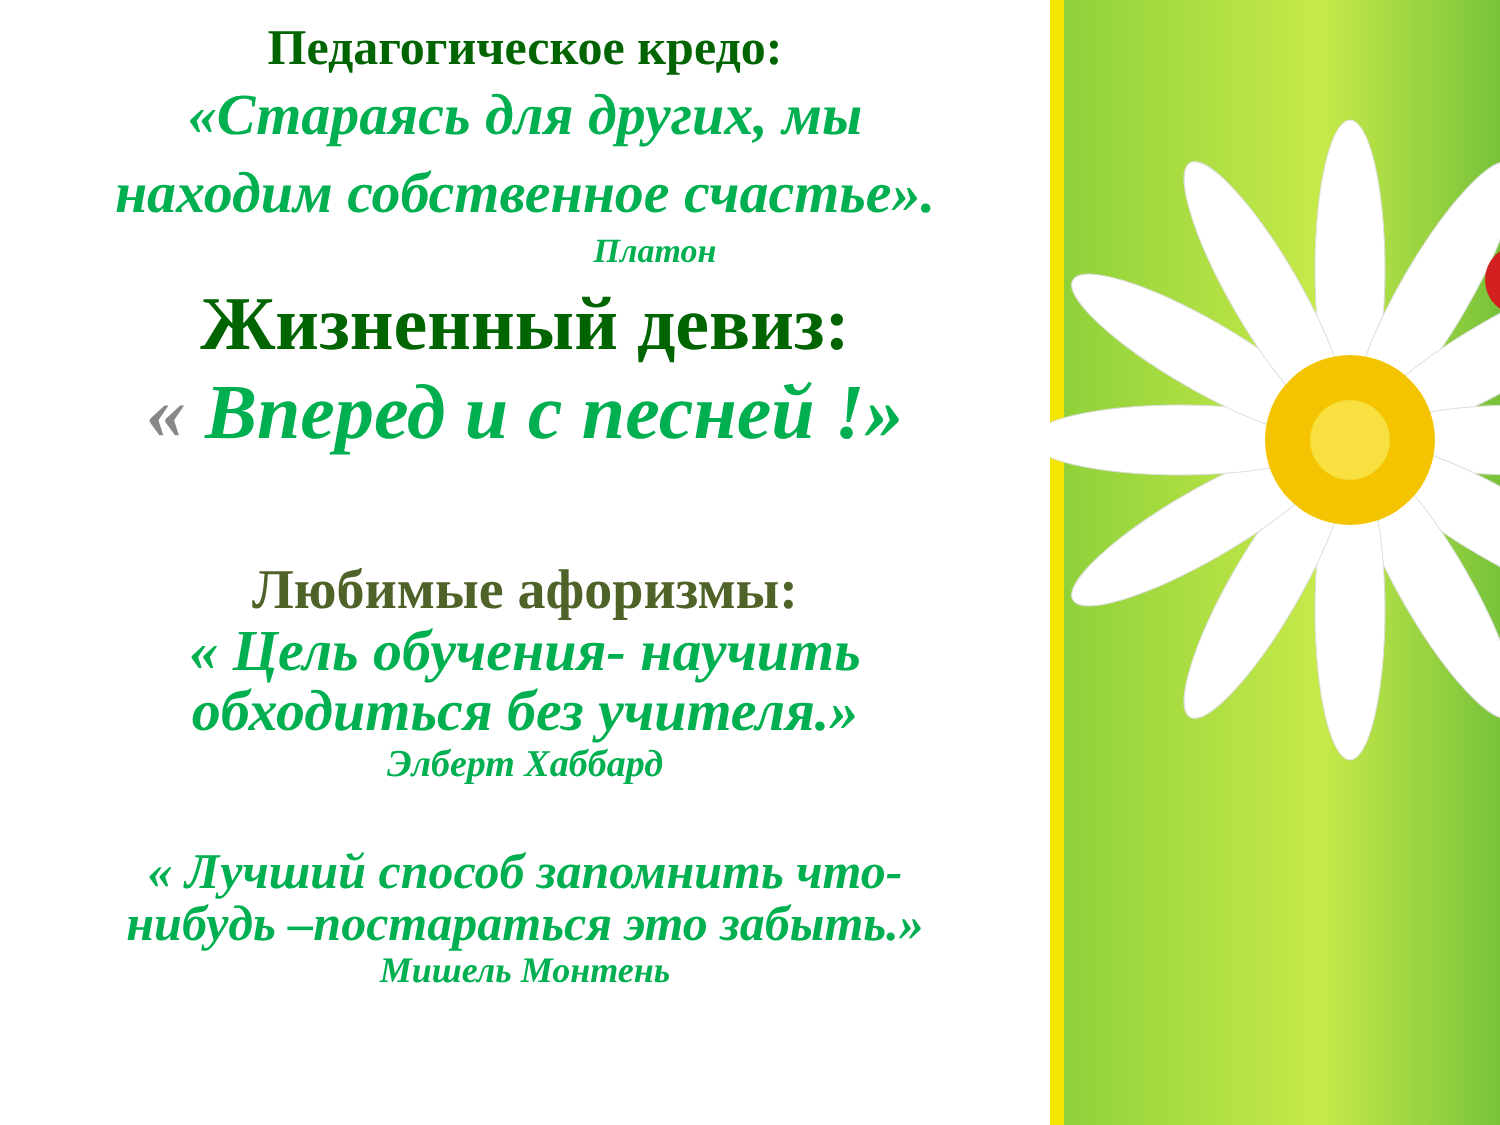Педагогическое кредо:
«Стараясь для другиx, мы
находим собственное счастье».
Платон
Жизненный девиз:
« Вперед и с песней !»
Любимые афоризмы:
« Цель обучения- научить
обходиться без учителя.»
Элберт Хаббард
« Лучший способ запомнить что-
нибудь –постараться это забыть.»
Мишель Монтень